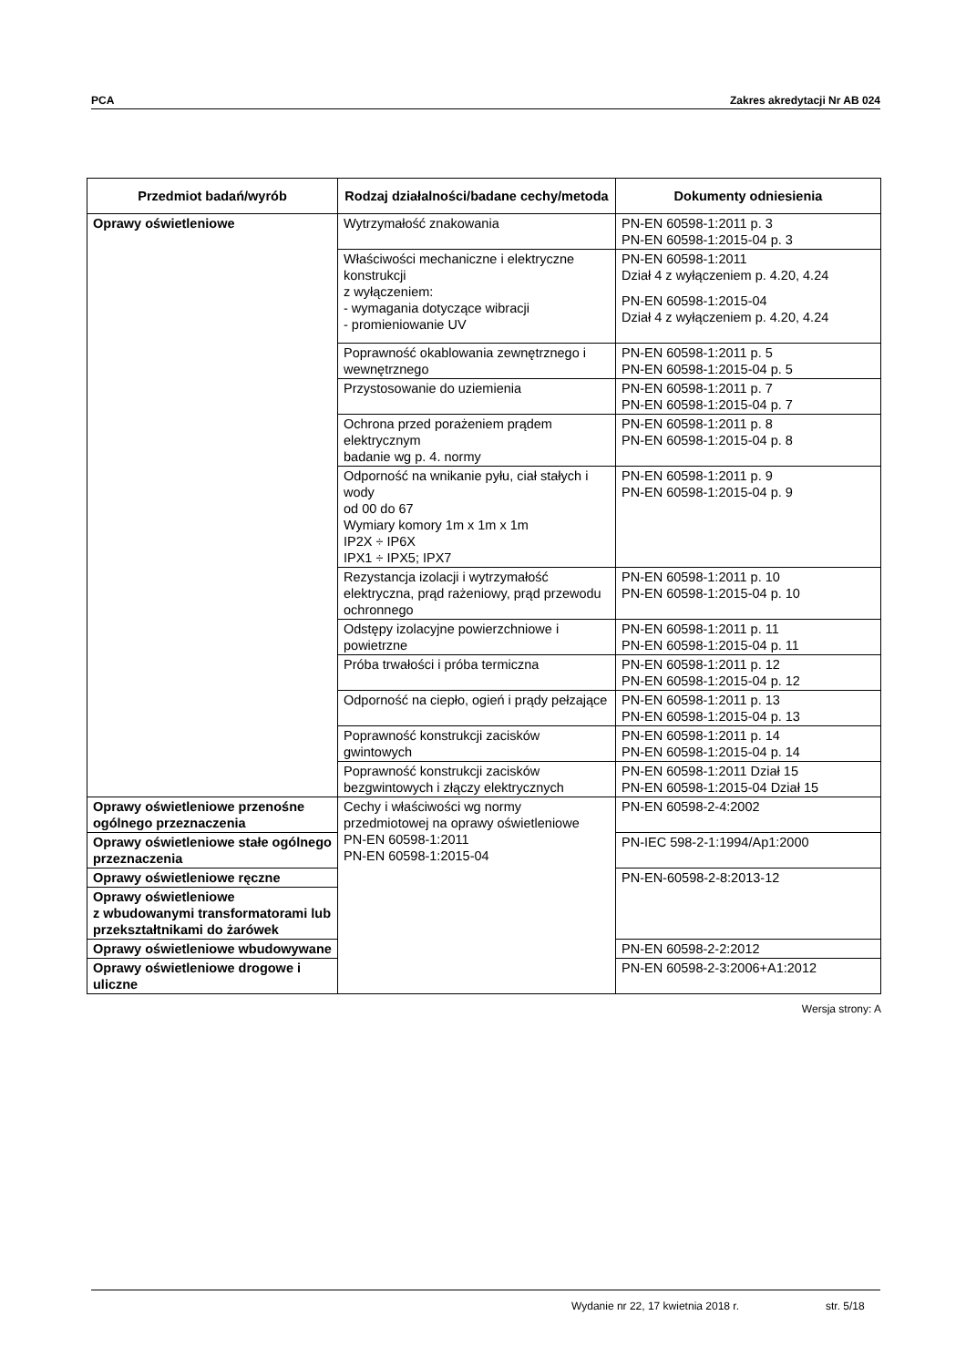PCA Zakres akredytacji Nr AB 024
| Przedmiot badań/wyrób | Rodzaj działalności/badane cechy/metoda | Dokumenty odniesienia |
| --- | --- | --- |
| Oprawy oświetleniowe | Wytrzymałość znakowania | PN-EN 60598-1:2011 p. 3 PN-EN 60598-1:2015-04 p. 3 |
| | Właściwości mechaniczne i elektryczne konstrukcji z wyłączeniem: - wymagania dotyczące wibracji - promieniowanie UV | PN-EN 60598-1:2011 Dział 4 z wyłączeniem p. 4.20, 4.24 PN-EN 60598-1:2015-04 Dział 4 z wyłączeniem p. 4.20, 4.24 |
| | Poprawność okablowania zewnętrznego i wewnętrznego | PN-EN 60598-1:2011 p. 5 PN-EN 60598-1:2015-04 p. 5 |
| | Przystosowanie do uziemienia | PN-EN 60598-1:2011 p. 7 PN-EN 60598-1:2015-04 p. 7 |
| | Ochrona przed porażeniem prądem elektrycznym badanie wg p. 4. normy | PN-EN 60598-1:2011 p. 8 PN-EN 60598-1:2015-04 p. 8 |
| | Odporność na wnikanie pyłu, ciał stałych i wody od 00 do 67 Wymiary komory 1m x 1m x 1m IP2X ÷ IP6X IPX1 ÷ IPX5; IPX7 | PN-EN 60598-1:2011 p. 9 PN-EN 60598-1:2015-04 p. 9 |
| | Rezystancja izolacji i wytrzymałość elektryczna, prąd rażeniowy, prąd przewodu ochronnego | PN-EN 60598-1:2011 p. 10 PN-EN 60598-1:2015-04 p. 10 |
| | Odstępy izolacyjne powierzchniowe i powietrzne | PN-EN 60598-1:2011 p. 11 PN-EN 60598-1:2015-04 p. 11 |
| | Próba trwałości i próba termiczna | PN-EN 60598-1:2011 p. 12 PN-EN 60598-1:2015-04 p. 12 |
| | Odporność na ciepło, ogień i prądy pełzające | PN-EN 60598-1:2011 p. 13 PN-EN 60598-1:2015-04 p. 13 |
| | Poprawność konstrukcji zacisków gwintowych | PN-EN 60598-1:2011 p. 14 PN-EN 60598-1:2015-04 p. 14 |
| | Poprawność konstrukcji zacisków bezgwintowych i złączy elektrycznych | PN-EN 60598-1:2011 Dział 15 PN-EN 60598-1:2015-04 Dział 15 |
| Oprawy oświetleniowe przenośne ogólnego przeznaczenia | Cechy i właściwości wg normy przedmiotowej na oprawy oświetleniowe PN-EN 60598-1:2011 PN-EN 60598-1:2015-04 | PN-EN 60598-2-4:2002 |
| Oprawy oświetleniowe stałe ogólnego przeznaczenia | | PN-IEC 598-2-1:1994/Ap1:2000 |
| Oprawy oświetleniowe ręczne | | PN-EN-60598-2-8:2013-12 |
| Oprawy oświetleniowe z wbudowanymi transformatorami lub przekształtnikami do żarówek | | |
| Oprawy oświetleniowe wbudowywane | | PN-EN 60598-2-2:2012 |
| Oprawy oświetleniowe drogowe i uliczne | | PN-EN 60598-2-3:2006+A1:2012 |
Wersja strony: A
Wydanie nr 22, 17 kwietnia 2018 r. str. 5/18